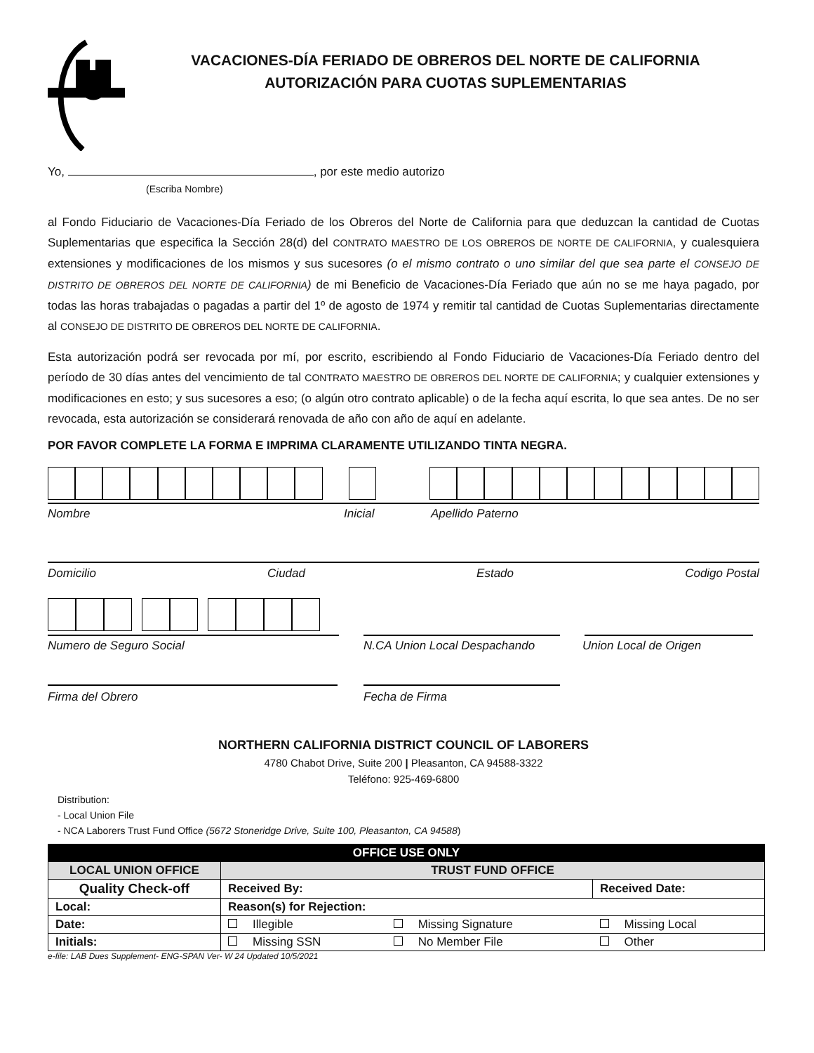VACACIONES-DÍA FERIADO DE OBREROS DEL NORTE DE CALIFORNIA
AUTORIZACIÓN PARA CUOTAS SUPLEMENTARIAS
Yo, , por este medio autorizo
(Escriba Nombre)
al Fondo Fiduciario de Vacaciones-Día Feriado de los Obreros del Norte de California para que deduzcan la cantidad de Cuotas Suplementarias que especifica la Sección 28(d) del CONTRATO MAESTRO DE LOS OBREROS DE NORTE DE CALIFORNIA, y cualesquiera extensiones y modificaciones de los mismos y sus sucesores (o el mismo contrato o uno similar del que sea parte el CONSEJO DE DISTRITO DE OBREROS DEL NORTE DE CALIFORNIA) de mi Beneficio de Vacaciones-Día Feriado que aún no se me haya pagado, por todas las horas trabajadas o pagadas a partir del 1º de agosto de 1974 y remitir tal cantidad de Cuotas Suplementarias directamente al CONSEJO DE DISTRITO DE OBREROS DEL NORTE DE CALIFORNIA.
Esta autorización podrá ser revocada por mí, por escrito, escribiendo al Fondo Fiduciario de Vacaciones-Día Feriado dentro del período de 30 días antes del vencimiento de tal CONTRATO MAESTRO DE OBREROS DEL NORTE DE CALIFORNIA; y cualquier extensiones y modificaciones en esto; y sus sucesores a eso; (o algún otro contrato aplicable) o de la fecha aquí escrita, lo que sea antes. De no ser revocada, esta autorización se considerará renovada de año con año de aquí en adelante.
POR FAVOR COMPLETE LA FORMA E IMPRIMA CLARAMENTE UTILIZANDO TINTA NEGRA.
Nombre Inicial Apellido Paterno
Domicilio Ciudad Estado Codigo Postal
Numero de Seguro Social N.CA Union Local Despachando Union Local de Origen
Firma del Obrero Fecha de Firma
NORTHERN CALIFORNIA DISTRICT COUNCIL OF LABORERS
4780 Chabot Drive, Suite 200 | Pleasanton, CA 94588-3322
Teléfono: 925-469-6800
Distribution:
- Local Union File
- NCA Laborers Trust Fund Office (5672 Stoneridge Drive, Suite 100, Pleasanton, CA 94588)
| OFFICE USE ONLY | | | |
| LOCAL UNION OFFICE | TRUST FUND OFFICE | | |
| Quality Check-off | Received By: | | Received Date: |
| Local: | Reason(s) for Rejection: | | |
| Date: | Illegible | Missing Signature | Missing Local |
| Initials: | Missing SSN | No Member File | Other |
e-file: LAB Dues Supplement- ENG-SPAN Ver- W 24 Updated 10/5/2021